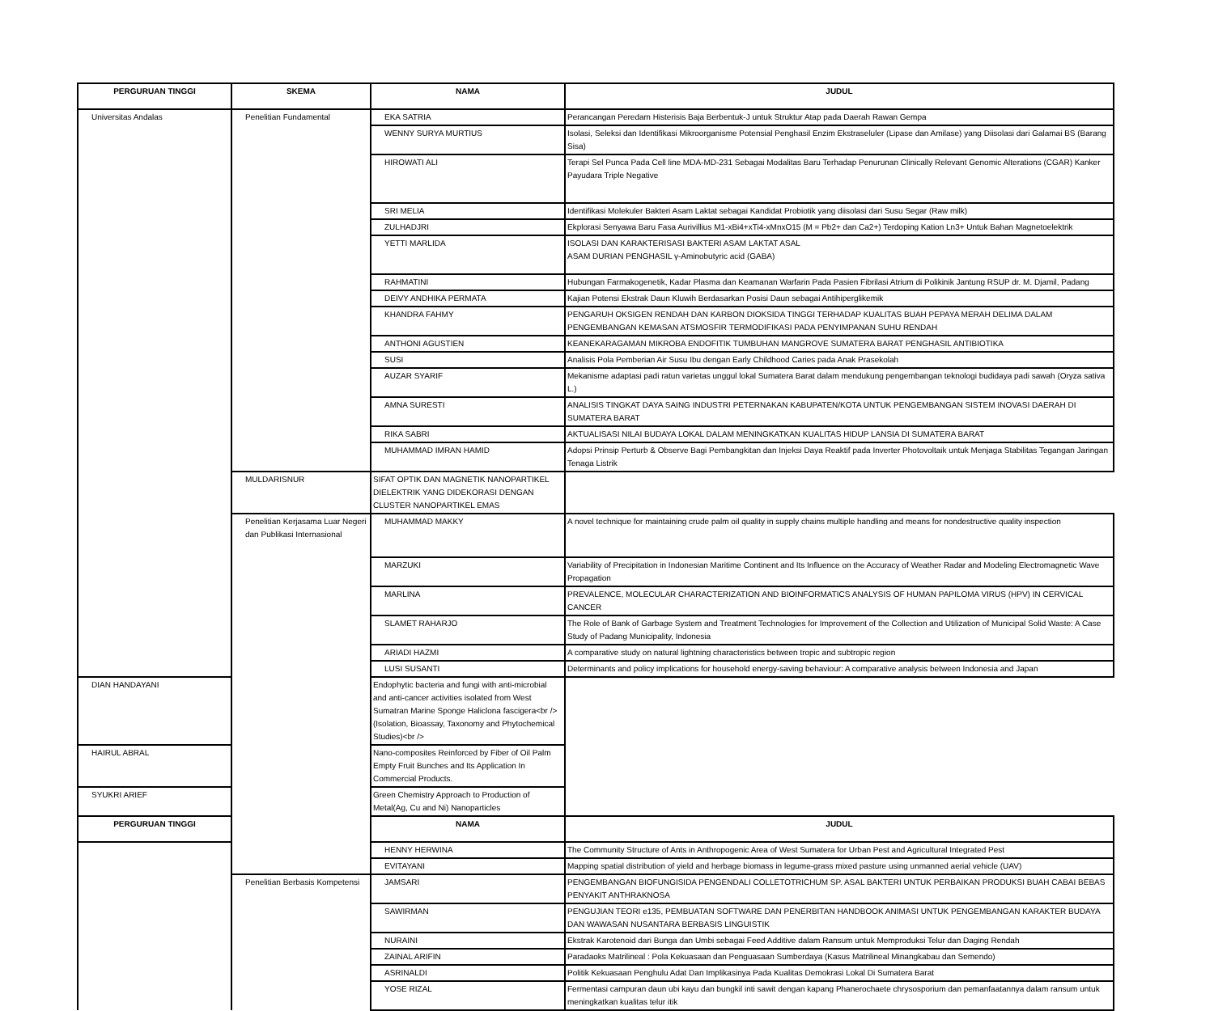| PERGURUAN TINGGI | SKEMA | NAMA | JUDUL |
| --- | --- | --- | --- |
| Universitas Andalas | Penelitian Fundamental | EKA SATRIA | Perancangan Peredam Histerisis Baja Berbentuk-J untuk Struktur Atap pada Daerah Rawan Gempa |
| | | WENNY SURYA MURTIUS | Isolasi, Seleksi dan Identifikasi Mikroorganisme Potensial Penghasil Enzim Ekstraseluler (Lipase dan Amilase) yang Diisolasi dari Galamai BS (Barang Sisa) |
| | | HIROWATI ALI | Terapi Sel Punca Pada Cell line MDA-MD-231 Sebagai Modalitas Baru Terhadap Penurunan Clinically Relevant Genomic Alterations (CGAR) Kanker Payudara Triple Negative |
| | | SRI MELIA | Identifikasi Molekuler Bakteri Asam Laktat sebagai Kandidat Probiotik yang diisolasi dari Susu Segar (Raw milk) |
| | | ZULHADJRI | Ekplorasi Senyawa Baru Fasa Aurivillius M1-xBi4+xTi4-xMnxO15 (M = Pb2+ dan Ca2+) Terdoping Kation Ln3+ Untuk Bahan Magnetoelektrik |
| | | YETTI MARLIDA | ISOLASI DAN KARAKTERISASI BAKTERI ASAM LAKTAT ASAL ASAM DURIAN PENGHASIL γ-Aminobutyric acid (GABA) |
| | | RAHMATINI | Hubungan Farmakogenetik, Kadar Plasma dan Keamanan Warfarin Pada Pasien Fibrilasi Atrium di Polikinik Jantung RSUP dr. M. Djamil, Padang |
| | | DEIVY ANDHIKA PERMATA | Kajian Potensi Ekstrak Daun Kluwih Berdasarkan Posisi Daun sebagai Antihiperglikemik |
| | | KHANDRA FAHMY | PENGARUH OKSIGEN RENDAH DAN KARBON DIOKSIDA TINGGI TERHADAP KUALITAS BUAH PEPAYA MERAH DELIMA DALAM PENGEMBANGAN KEMASAN ATSMOSFIR TERMODIFIKASI PADA PENYIMPANAN SUHU RENDAH |
| | | ANTHONI AGUSTIEN | KEANEKARAGAMAN MIKROBA ENDOFITIK TUMBUHAN MANGROVE SUMATERA BARAT PENGHASIL ANTIBIOTIKA |
| | | SUSI | Analisis Pola Pemberian Air Susu Ibu dengan Early Childhood Caries pada Anak Prasekolah |
| | | AUZAR SYARIF | Mekanisme adaptasi padi ratun varietas unggul lokal Sumatera Barat dalam mendukung pengembangan teknologi budidaya padi sawah (Oryza sativa L.) |
| | | AMNA SURESTI | ANALISIS TINGKAT DAYA SAING INDUSTRI PETERNAKAN KABUPATEN/KOTA UNTUK PENGEMBANGAN SISTEM INOVASI DAERAH DI SUMATERA BARAT |
| | | RIKA SABRI | AKTUALISASI NILAI BUDAYA LOKAL DALAM MENINGKATKAN KUALITAS HIDUP LANSIA DI SUMATERA BARAT |
| | | MUHAMMAD IMRAN HAMID | Adopsi Prinsip Perturb & Observe Bagi Pembangkitan dan Injeksi Daya Reaktif pada Inverter Photovoltaik untuk Menjaga Stabilitas Tegangan Jaringan Tenaga Listrik |
| | MULDARISNUR | SIFAT OPTIK DAN MAGNETIK NANOPARTIKEL DIELEKTRIK YANG DIDEKORASI DENGAN CLUSTER NANOPARTIKEL EMAS | |
| | Penelitian Kerjasama Luar Negeri dan Publikasi Internasional | MUHAMMAD MAKKY | A novel technique for maintaining crude palm oil quality in supply chains multiple handling and means for nondestructive quality inspection |
| | | MARZUKI | Variability of Precipitation in Indonesian Maritime Continent and Its Influence on the Accuracy of Weather Radar and Modeling Electromagnetic Wave Propagation |
| | | MARLINA | PREVALENCE, MOLECULAR CHARACTERIZATION AND BIOINFORMATICS ANALYSIS OF HUMAN PAPILOMA VIRUS (HPV) IN CERVICAL CANCER |
| | | SLAMET RAHARJO | The Role of Bank of Garbage System and Treatment Technologies for Improvement of the Collection and Utilization of Municipal Solid Waste: A Case Study of Padang Municipality, Indonesia |
| | | ARIADI HAZMI | A comparative study on natural lightning characteristics between tropic and subtropic region |
| | | LUSI SUSANTI | Determinants and policy implications for household energy-saving behaviour: A comparative analysis between Indonesia and Japan |
| DIAN HANDAYANI | | Endophytic bacteria and fungi with anti-microbial and anti-cancer activities isolated from West Sumatran Marine Sponge Haliclona fascigera<br />(Isolation, Bioassay, Taxonomy and Phytochemical Studies)<br /> | |
| HAIRUL ABRAL | | Nano-composites Reinforced by Fiber of Oil Palm Empty Fruit Bunches and Its Application In Commercial Products. | |
| SYUKRI ARIEF | | Green Chemistry Approach to Production of Metal(Ag, Cu and Ni) Nanoparticles | |
| PERGURUAN TINGGI | | NAMA | JUDUL |
| | SKEMA | HENNY HERWINA | The Community Structure of Ants in Anthropogenic Area of West Sumatera for Urban Pest and Agricultural Integrated Pest |
| | | EVITAYANI | Mapping spatial distribution of yield and herbage biomass in legume-grass mixed pasture using unmanned aerial vehicle (UAV) |
| | Penelitian Berbasis Kompetensi | JAMSARI | PENGEMBANGAN BIOFUNGISIDA PENGENDALI COLLETOTRICHUM SP. ASAL BAKTERI UNTUK PERBAIKAN PRODUKSI BUAH CABAI BEBAS PENYAKIT ANTHRAKNOSA |
| | | SAWIRMAN | PENGUJIAN TEORI e135, PEMBUATAN SOFTWARE DAN PENERBITAN HANDBOOK ANIMASI UNTUK PENGEMBANGAN KARAKTER BUDAYA DAN WAWASAN NUSANTARA BERBASIS LINGUISTIK |
| | | NURAINI | Ekstrak Karotenoid dari Bunga dan Umbi sebagai Feed Additive dalam Ransum untuk Memproduksi Telur dan Daging Rendah |
| | | ZAINAL ARIFIN | Paradaoks Matrilineal : Pola Kekuasaan dan Penguasaan Sumberdaya (Kasus Matrilineal Minangkabau dan Semendo) |
| | | ASRINALDI | Politik Kekuasaan Penghulu Adat Dan Implikasinya Pada Kualitas Demokrasi Lokal Di Sumatera Barat |
| | | YOSE RIZAL | Fermentasi campuran daun ubi kayu dan bungkil inti sawit dengan kapang Phanerochaete chrysosporium dan pemanfaatannya dalam ransum untuk meningkatkan kualitas telur itik |